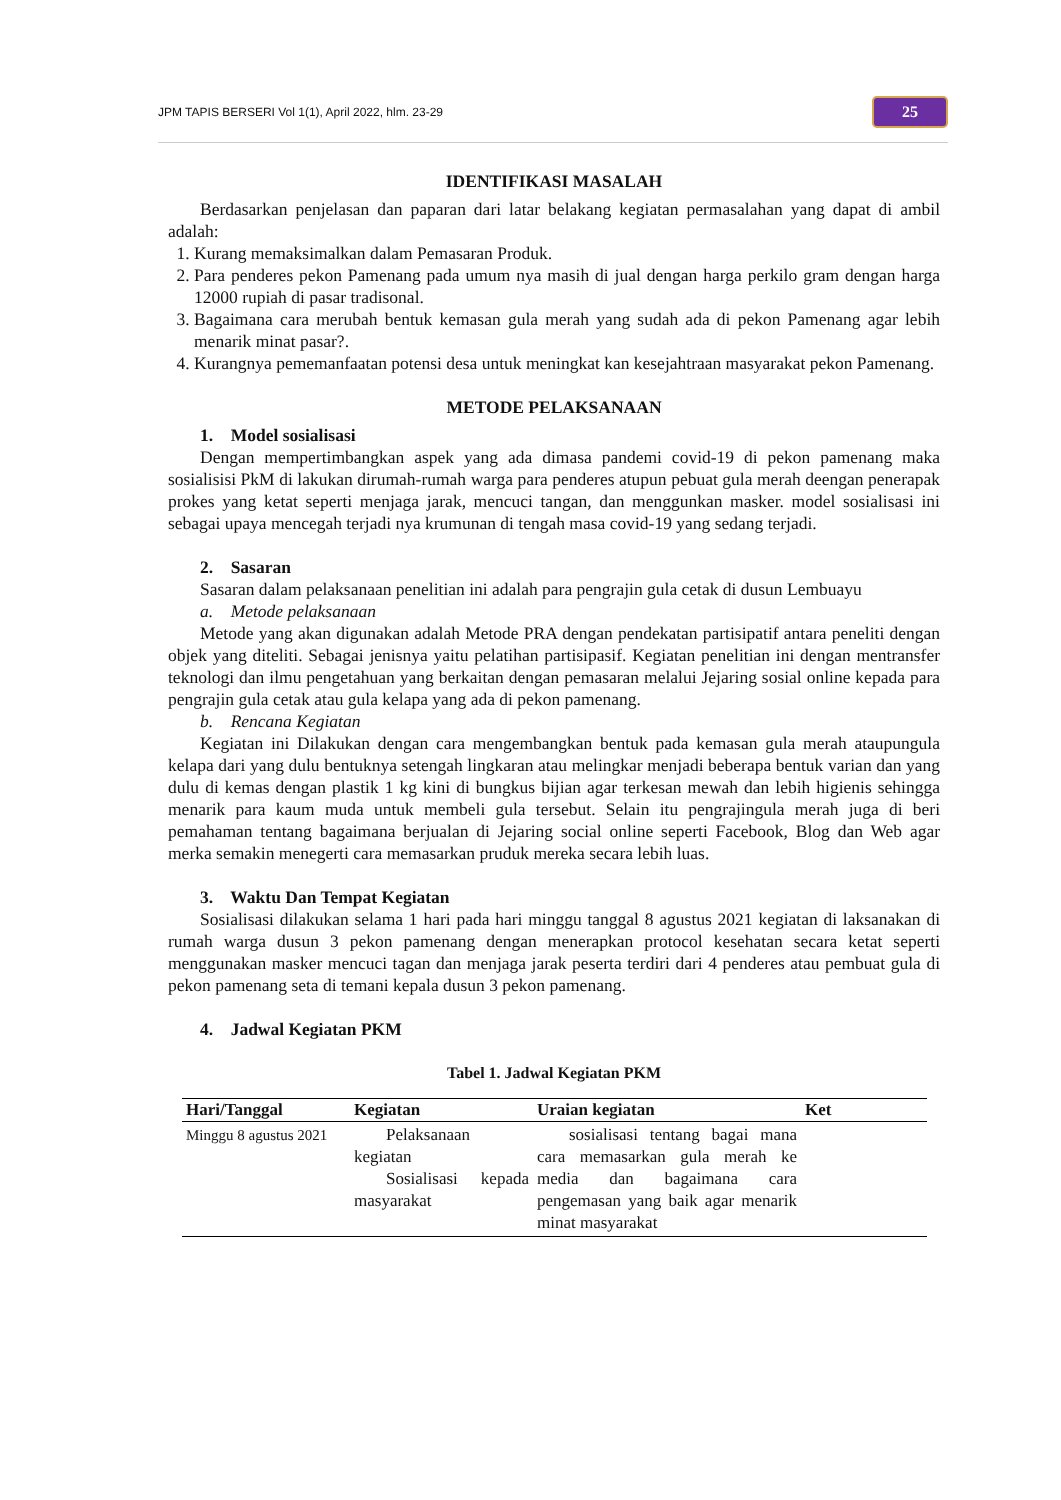JPM TAPIS BERSERI Vol 1(1), April 2022, hlm. 23-29 25
IDENTIFIKASI MASALAH
Berdasarkan penjelasan dan paparan dari latar belakang kegiatan permasalahan yang dapat di ambil adalah:
1. Kurang memaksimalkan dalam Pemasaran Produk.
2. Para penderes pekon Pamenang pada umum nya masih di jual dengan harga perkilo gram dengan harga 12000 rupiah di pasar tradisonal.
3. Bagaimana cara merubah bentuk kemasan gula merah yang sudah ada di pekon Pamenang agar lebih menarik minat pasar?.
4. Kurangnya pememanfaatan potensi desa untuk meningkat kan kesejahtraan masyarakat pekon Pamenang.
METODE PELAKSANAAN
1. Model sosialisasi
Dengan mempertimbangkan aspek yang ada dimasa pandemi covid-19 di pekon pamenang maka sosialisisi PkM di lakukan dirumah-rumah warga para penderes atupun pebuat gula merah deengan penerapak prokes yang ketat seperti menjaga jarak, mencuci tangan, dan menggunkan masker. model sosialisasi ini sebagai upaya mencegah terjadi nya krumunan di tengah masa covid-19 yang sedang terjadi.
2. Sasaran
Sasaran dalam pelaksanaan penelitian ini adalah para pengrajin gula cetak di dusun Lembuayu
a. Metode pelaksanaan
Metode yang akan digunakan adalah Metode PRA dengan pendekatan partisipatif antara peneliti dengan objek yang diteliti. Sebagai jenisnya yaitu pelatihan partisipasif. Kegiatan penelitian ini dengan mentransfer teknologi dan ilmu pengetahuan yang berkaitan dengan pemasaran melalui Jejaring sosial online kepada para pengrajin gula cetak atau gula kelapa yang ada di pekon pamenang.
b. Rencana Kegiatan
Kegiatan ini Dilakukan dengan cara mengembangkan bentuk pada kemasan gula merah ataupungula kelapa dari yang dulu bentuknya setengah lingkaran atau melingkar menjadi beberapa bentuk varian dan yang dulu di kemas dengan plastik 1 kg kini di bungkus bijian agar terkesan mewah dan lebih higienis sehingga menarik para kaum muda untuk membeli gula tersebut. Selain itu pengrajingula merah juga di beri pemahaman tentang bagaimana berjualan di Jejaring social online seperti Facebook, Blog dan Web agar merka semakin menegerti cara memasarkan pruduk mereka secara lebih luas.
3. Waktu Dan Tempat Kegiatan
Sosialisasi dilakukan selama 1 hari pada hari minggu tanggal 8 agustus 2021 kegiatan di laksanakan di rumah warga dusun 3 pekon pamenang dengan menerapkan protocol kesehatan secara ketat seperti menggunakan masker mencuci tagan dan menjaga jarak peserta terdiri dari 4 penderes atau pembuat gula di pekon pamenang seta di temani kepala dusun 3 pekon pamenang.
4. Jadwal Kegiatan PKM
Tabel 1. Jadwal Kegiatan PKM
| Hari/Tanggal | Kegiatan | Uraian kegiatan | Ket |
| --- | --- | --- | --- |
| Minggu 8 agustus 2021 | Pelaksanaan kegiatan Sosialisasi kepada masyarakat | sosialisasi tentang bagai mana cara memasarkan gula merah ke media dan bagaimana cara pengemasan yang baik agar menarik minat masyarakat | |